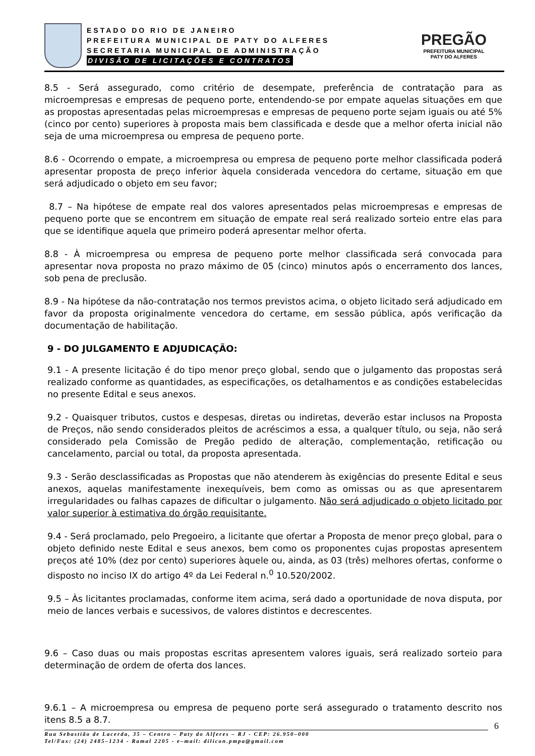ESTADO DO RIO DE JANEIRO
PREFEITURA MUNICIPAL DE PATY DO ALFERES
SECRETARIA MUNICIPAL DE ADMINISTRAÇÃO
DIVISÃO DE LICITAÇÕES E CONTRATOS
PREGÃO
PREFEITURA MUNICIPAL
PATY DO ALFERES
8.5 - Será assegurado, como critério de desempate, preferência de contratação para as microempresas e empresas de pequeno porte, entendendo-se por empate aquelas situações em que as propostas apresentadas pelas microempresas e empresas de pequeno porte sejam iguais ou até 5% (cinco por cento) superiores à proposta mais bem classificada e desde que a melhor oferta inicial não seja de uma microempresa ou empresa de pequeno porte.
8.6 - Ocorrendo o empate, a microempresa ou empresa de pequeno porte melhor classificada poderá apresentar proposta de preço inferior àquela considerada vencedora do certame, situação em que será adjudicado o objeto em seu favor;
8.7 – Na hipótese de empate real dos valores apresentados pelas microempresas e empresas de pequeno porte que se encontrem em situação de empate real será realizado sorteio entre elas para que se identifique aquela que primeiro poderá apresentar melhor oferta.
8.8 - À microempresa ou empresa de pequeno porte melhor classificada será convocada para apresentar nova proposta no prazo máximo de 05 (cinco) minutos após o encerramento dos lances, sob pena de preclusão.
8.9 - Na hipótese da não-contratação nos termos previstos acima, o objeto licitado será adjudicado em favor da proposta originalmente vencedora do certame, em sessão pública, após verificação da documentação de habilitação.
9 - DO JULGAMENTO E ADJUDICAÇÃO:
9.1 - A presente licitação é do tipo menor preço global, sendo que o julgamento das propostas será realizado conforme as quantidades, as especificações, os detalhamentos e as condições estabelecidas no presente Edital e seus anexos.
9.2 - Quaisquer tributos, custos e despesas, diretas ou indiretas, deverão estar inclusos na Proposta de Preços, não sendo considerados pleitos de acréscimos a essa, a qualquer título, ou seja, não será considerado pela Comissão de Pregão pedido de alteração, complementação, retificação ou cancelamento, parcial ou total, da proposta apresentada.
9.3 - Serão desclassificadas as Propostas que não atenderem às exigências do presente Edital e seus anexos, aquelas manifestamente inexequíveis, bem como as omissas ou as que apresentarem irregularidades ou falhas capazes de dificultar o julgamento. Não será adjudicado o objeto licitado por valor superior à estimativa do órgão requisitante.
9.4 - Será proclamado, pelo Pregoeiro, a licitante que ofertar a Proposta de menor preço global, para o objeto definido neste Edital e seus anexos, bem como os proponentes cujas propostas apresentem preços até 10% (dez por cento) superiores àquele ou, ainda, as 03 (três) melhores ofertas, conforme o disposto no inciso IX do artigo 4º da Lei Federal n.<sup>0</sup> 10.520/2002.
9.5 – Às licitantes proclamadas, conforme item acima, será dado a oportunidade de nova disputa, por meio de lances verbais e sucessivos, de valores distintos e decrescentes.
9.6 – Caso duas ou mais propostas escritas apresentem valores iguais, será realizado sorteio para determinação de ordem de oferta dos lances.
9.6.1 – A microempresa ou empresa de pequeno porte será assegurado o tratamento descrito nos itens 8.5 a 8.7.
6
Rua Sebastião de Lacerda, 35 – Centro – Paty do Alferes – RJ - CEP: 26.950–000
Tel/Fax: (24) 2485–1234 - Ramal 2205 - e–mail: dilicon.pmpa@gmail.com